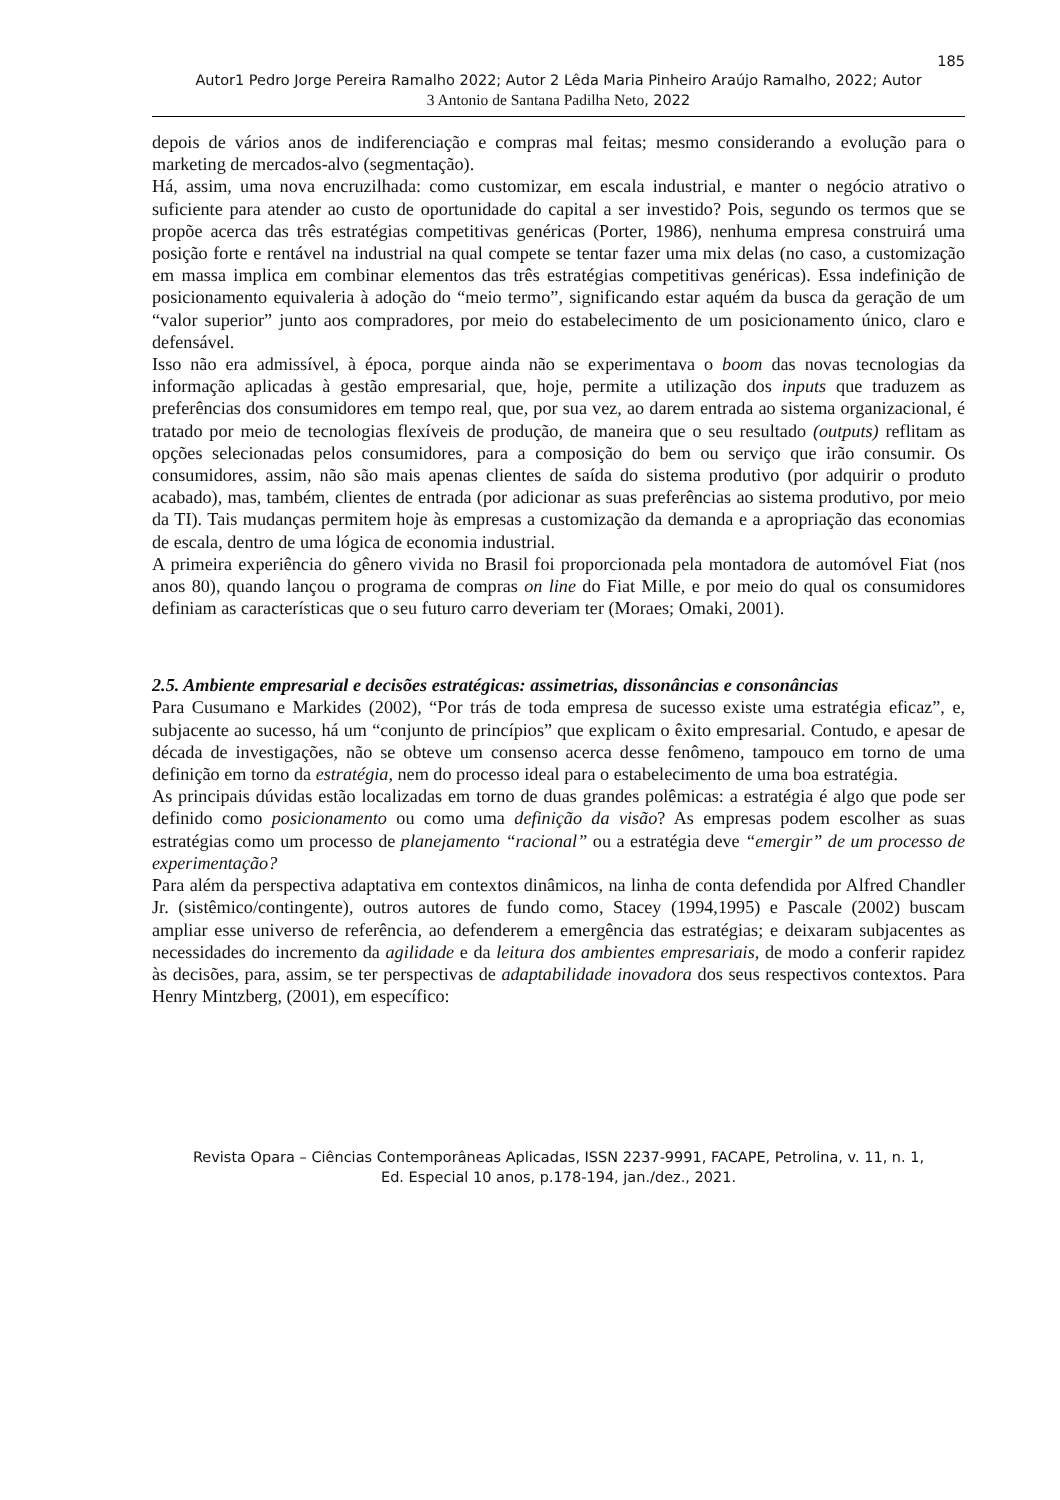185
Autor1 Pedro Jorge Pereira Ramalho 2022; Autor 2 Lêda Maria Pinheiro Araújo Ramalho, 2022; Autor
3 Antonio de Santana Padilha Neto, 2022
depois de vários anos de indiferenciação e compras mal feitas; mesmo considerando a evolução para o marketing de mercados-alvo (segmentação).
Há, assim, uma nova encruzilhada: como customizar, em escala industrial, e manter o negócio atrativo o suficiente para atender ao custo de oportunidade do capital a ser investido? Pois, segundo os termos que se propõe acerca das três estratégias competitivas genéricas (Porter, 1986), nenhuma empresa construirá uma posição forte e rentável na industrial na qual compete se tentar fazer uma mix delas (no caso, a customização em massa implica em combinar elementos das três estratégias competitivas genéricas). Essa indefinição de posicionamento equivaleria à adoção do “meio termo”, significando estar aquém da busca da geração de um “valor superior” junto aos compradores, por meio do estabelecimento de um posicionamento único, claro e defensável.
Isso não era admissível, à época, porque ainda não se experimentava o boom das novas tecnologias da informação aplicadas à gestão empresarial, que, hoje, permite a utilização dos inputs que traduzem as preferências dos consumidores em tempo real, que, por sua vez, ao darem entrada ao sistema organizacional, é tratado por meio de tecnologias flexíveis de produção, de maneira que o seu resultado (outputs) reflitam as opções selecionadas pelos consumidores, para a composição do bem ou serviço que irão consumir. Os consumidores, assim, não são mais apenas clientes de saída do sistema produtivo (por adquirir o produto acabado), mas, também, clientes de entrada (por adicionar as suas preferências ao sistema produtivo, por meio da TI). Tais mudanças permitem hoje às empresas a customização da demanda e a apropriação das economias de escala, dentro de uma lógica de economia industrial.
A primeira experiência do gênero vivida no Brasil foi proporcionada pela montadora de automóvel Fiat (nos anos 80), quando lançou o programa de compras on line do Fiat Mille, e por meio do qual os consumidores definiam as características que o seu futuro carro deveriam ter (Moraes; Omaki, 2001).
2.5. Ambiente empresarial e decisões estratégicas: assimetrias, dissonâncias e consonâncias
Para Cusumano e Markides (2002), “Por trás de toda empresa de sucesso existe uma estratégia eficaz”, e, subjacente ao sucesso, há um “conjunto de princípios” que explicam o êxito empresarial. Contudo, e apesar de década de investigações, não se obteve um consenso acerca desse fenômeno, tampouco em torno de uma definição em torno da estratégia, nem do processo ideal para o estabelecimento de uma boa estratégia.
As principais dúvidas estão localizadas em torno de duas grandes polêmicas: a estratégia é algo que pode ser definido como posicionamento ou como uma definição da visão? As empresas podem escolher as suas estratégias como um processo de planejamento “racional” ou a estratégia deve “emergir” de um processo de experimentação?
Para além da perspectiva adaptativa em contextos dinâmicos, na linha de conta defendida por Alfred Chandler Jr. (sistêmico/contingente), outros autores de fundo como, Stacey (1994,1995) e Pascale (2002) buscam ampliar esse universo de referência, ao defenderem a emergência das estratégias; e deixaram subjacentes as necessidades do incremento da agilidade e da leitura dos ambientes empresariais, de modo a conferir rapidez às decisões, para, assim, se ter perspectivas de adaptabilidade inovadora dos seus respectivos contextos. Para Henry Mintzberg, (2001), em específico:
Revista Opara – Ciências Contemporâneas Aplicadas, ISSN 2237-9991, FACAPE, Petrolina, v. 11, n. 1,
Ed. Especial 10 anos, p.178-194, jan./dez., 2021.